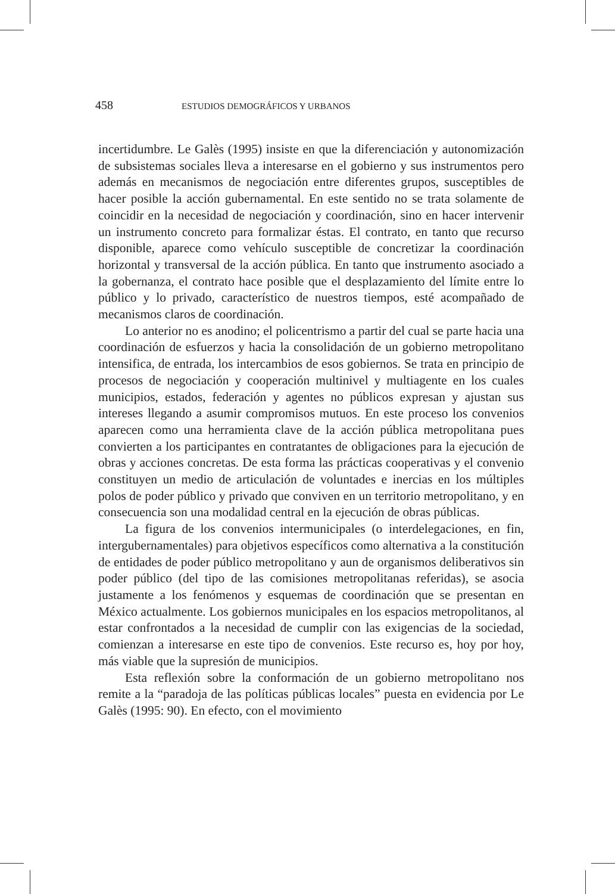458 ESTUDIOS DEMOGRÁFICOS Y URBANOS
incertidumbre. Le Galès (1995) insiste en que la diferenciación y autonomización de subsistemas sociales lleva a interesarse en el gobierno y sus instrumentos pero además en mecanismos de negociación entre diferentes grupos, susceptibles de hacer posible la acción gubernamental. En este sentido no se trata solamente de coincidir en la necesidad de negociación y coordinación, sino en hacer intervenir un instrumento concreto para formalizar éstas. El contrato, en tanto que recurso disponible, aparece como vehículo susceptible de concretizar la coordinación horizontal y transversal de la acción pública. En tanto que instrumento asociado a la gobernanza, el contrato hace posible que el desplazamiento del límite entre lo público y lo privado, característico de nuestros tiempos, esté acompañado de mecanismos claros de coordinación.
Lo anterior no es anodino; el policentrismo a partir del cual se parte hacia una coordinación de esfuerzos y hacia la consolidación de un gobierno metropolitano intensifica, de entrada, los intercambios de esos gobiernos. Se trata en principio de procesos de negociación y cooperación multinivel y multiagente en los cuales municipios, estados, federación y agentes no públicos expresan y ajustan sus intereses llegando a asumir compromisos mutuos. En este proceso los convenios aparecen como una herramienta clave de la acción pública metropolitana pues convierten a los participantes en contratantes de obligaciones para la ejecución de obras y acciones concretas. De esta forma las prácticas cooperativas y el convenio constituyen un medio de articulación de voluntades e inercias en los múltiples polos de poder público y privado que conviven en un territorio metropolitano, y en consecuencia son una modalidad central en la ejecución de obras públicas.
La figura de los convenios intermunicipales (o interdelegaciones, en fin, intergubernamentales) para objetivos específicos como alternativa a la constitución de entidades de poder público metropolitano y aun de organismos deliberativos sin poder público (del tipo de las comisiones metropolitanas referidas), se asocia justamente a los fenómenos y esquemas de coordinación que se presentan en México actualmente. Los gobiernos municipales en los espacios metropolitanos, al estar confrontados a la necesidad de cumplir con las exigencias de la sociedad, comienzan a interesarse en este tipo de convenios. Este recurso es, hoy por hoy, más viable que la supresión de municipios.
Esta reflexión sobre la conformación de un gobierno metropolitano nos remite a la “paradoja de las políticas públicas locales” puesta en evidencia por Le Galès (1995: 90). En efecto, con el movimiento